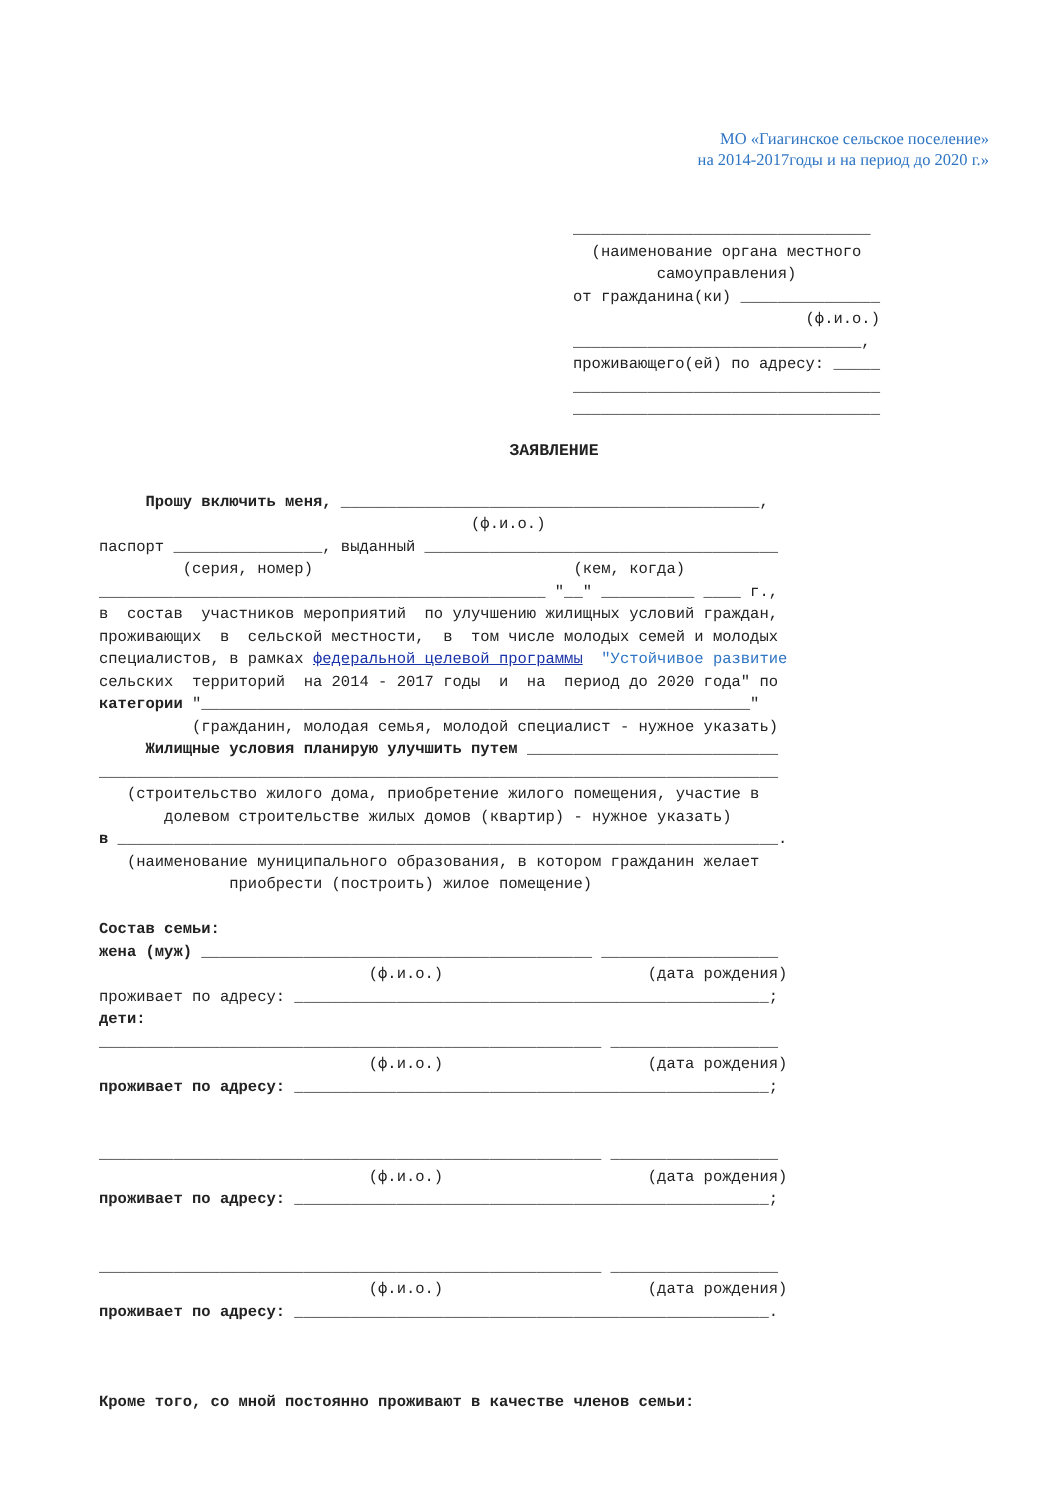МО «Гиагинское сельское поселение»
на 2014-2017годы и на период до 2020 г.»
________________________________ (наименование органа местного самоуправления) от гражданина(ки) _______________ (ф.и.о.) _______________________________, проживающего(ей) по адресу: _____ _________________________________ _________________________________
ЗАЯВЛЕНИЕ
Прошу включить меня, _____________________________________________, (ф.и.о.) паспорт ________________, выданный ______________________________________ (серия, номер) (кем, когда) ________________________________________________ "__" __________ ____ г., в состав участников мероприятий по улучшению жилищных условий граждан, проживающих в сельской местности, в том числе молодых семей и молодых специалистов, в рамках федеральной целевой программы "Устойчивое развитие сельских территорий на 2014 - 2017 годы и на период до 2020 года" по категории "___________________________________________________________" (гражданин, молодая семья, молодой специалист - нужное указать) Жилищные условия планирую улучшить путем ___________________________ _________________________________________________________________________ (строительство жилого дома, приобретение жилого помещения, участие в долевом строительстве жилых домов (квартир) - нужное указать) в _______________________________________________________________________. (наименование муниципального образования, в котором гражданин желает приобрести (построить) жилое помещение) Состав семьи: жена (муж) __________________________________________ ___________________ (ф.и.о.) (дата рождения) проживает по адресу: ___________________________________________________; дети: ______________________________________________________ __________________ (ф.и.о.) (дата рождения) проживает по адресу: ___________________________________________________; ______________________________________________________ __________________ (ф.и.о.) (дата рождения) проживает по адресу: ___________________________________________________; ______________________________________________________ __________________ (ф.и.о.) (дата рождения) проживает по адресу: ___________________________________________________. Кроме того, со мной постоянно проживают в качестве членов семьи: